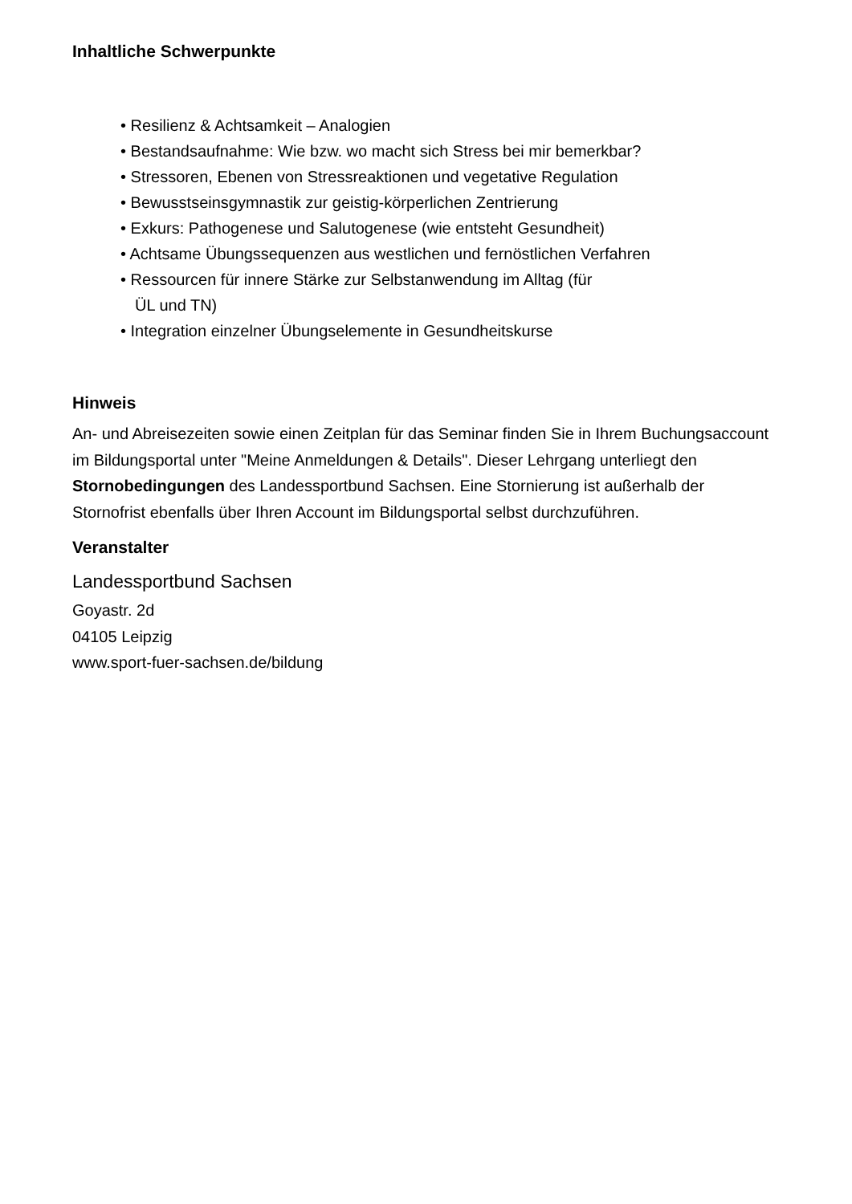Inhaltliche Schwerpunkte
• Resilienz & Achtsamkeit – Analogien
• Bestandsaufnahme: Wie bzw. wo macht sich Stress bei mir bemerkbar?
• Stressoren, Ebenen von Stressreaktionen und vegetative Regulation
• Bewusstseinsgymnastik zur geistig-körperlichen Zentrierung
• Exkurs: Pathogenese und Salutogenese (wie entsteht Gesundheit)
• Achtsame Übungssequenzen aus westlichen und fernöstlichen Verfahren
• Ressourcen für innere Stärke zur Selbstanwendung im Alltag (für
ÜL und TN)
• Integration einzelner Übungselemente in Gesundheitskurse
Hinweis
An- und Abreisezeiten sowie einen Zeitplan für das Seminar finden Sie in Ihrem Buchungsaccount im Bildungsportal unter "Meine Anmeldungen & Details". Dieser Lehrgang unterliegt den Stornobedingungen des Landessportbund Sachsen. Eine Stornierung ist außerhalb der Stornofrist ebenfalls über Ihren Account im Bildungsportal selbst durchzuführen.
Veranstalter
Landessportbund Sachsen
Goyastr. 2d
04105 Leipzig
www.sport-fuer-sachsen.de/bildung